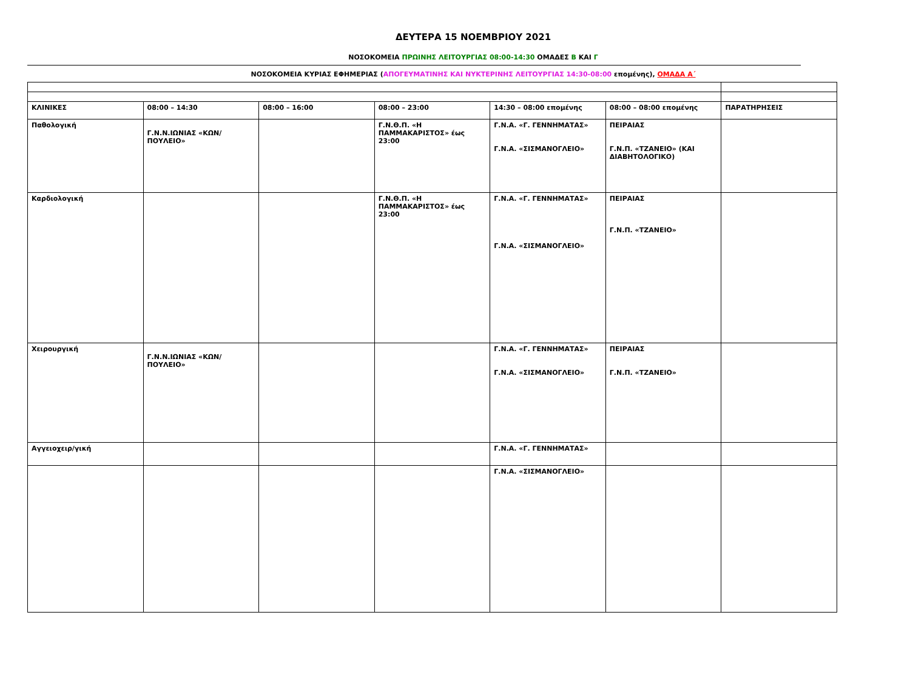ΔΕΥΤΕΡΑ 15 ΝΟΕΜΒΡΙΟΥ 2021
ΝΟΣΟΚΟΜΕΙΑ ΠΡΩΙΝΗΣ ΛΕΙΤΟΥΡΓΙΑΣ 08:00-14:30 ΟΜΑΔΕΣ Β ΚΑΙ Γ
ΝΟΣΟΚΟΜΕΙΑ ΚΥΡΙΑΣ ΕΦΗΜΕΡΙΑΣ (ΑΠΟΓΕΥΜΑΤΙΝΗΣ ΚΑΙ ΝΥΚΤΕΡΙΝΗΣ ΛΕΙΤΟΥΡΓΙΑΣ 14:30-08:00 επομένης), ΟΜΑΔΑ Α΄
| ΚΛΙΝΙΚΕΣ | 08:00 – 14:30 | 08:00 – 16:00 | 08:00 – 23:00 | 14:30 – 08:00 επομένης | 08:00 – 08:00 επομένης | ΠΑΡΑΤΗΡΗΣΕΙΣ |
| Παθολογική | Γ.Ν.Ν.ΙΩΝΙΑΣ «ΚΩΝ/ΠΟΥΛΕΙΟ» | | Γ.Ν.Θ.Π. «Η ΠΑΜΜΑΚΑΡΙΣΤΟΣ» έως 23:00 | Γ.Ν.Α. «Γ. ΓΕΝΝΗΜΑΤΑΣ» Γ.Ν.Α. «ΣΙΣΜΑΝΟΓΛΕΙΟ» | ΠΕΙΡΑΙΑΣ Γ.Ν.Π. «ΤΖΑΝΕΙΟ» (ΚΑΙ ΔΙΑΒΗΤΟΛΟΓΙΚΟ) | |
| Καρδιολογική | | | Γ.Ν.Θ.Π. «Η ΠΑΜΜΑΚΑΡΙΣΤΟΣ» έως 23:00 | Γ.Ν.Α. «Γ. ΓΕΝΝΗΜΑΤΑΣ» Γ.Ν.Α. «ΣΙΣΜΑΝΟΓΛΕΙΟ» | ΠΕΙΡΑΙΑΣ Γ.Ν.Π. «ΤΖΑΝΕΙΟ» | |
| Χειρουργική | Γ.Ν.Ν.ΙΩΝΙΑΣ «ΚΩΝ/ΠΟΥΛΕΙΟ» | | | Γ.Ν.Α. «Γ. ΓΕΝΝΗΜΑΤΑΣ» Γ.Ν.Α. «ΣΙΣΜΑΝΟΓΛΕΙΟ» | ΠΕΙΡΑΙΑΣ Γ.Ν.Π. «ΤΖΑΝΕΙΟ» | |
| Αγγειοχειρ/γική | | | | Γ.Ν.Α. «Γ. ΓΕΝΝΗΜΑΤΑΣ» | | |
| | | | | Γ.Ν.Α. «ΣΙΣΜΑΝΟΓΛΕΙΟ» | | |